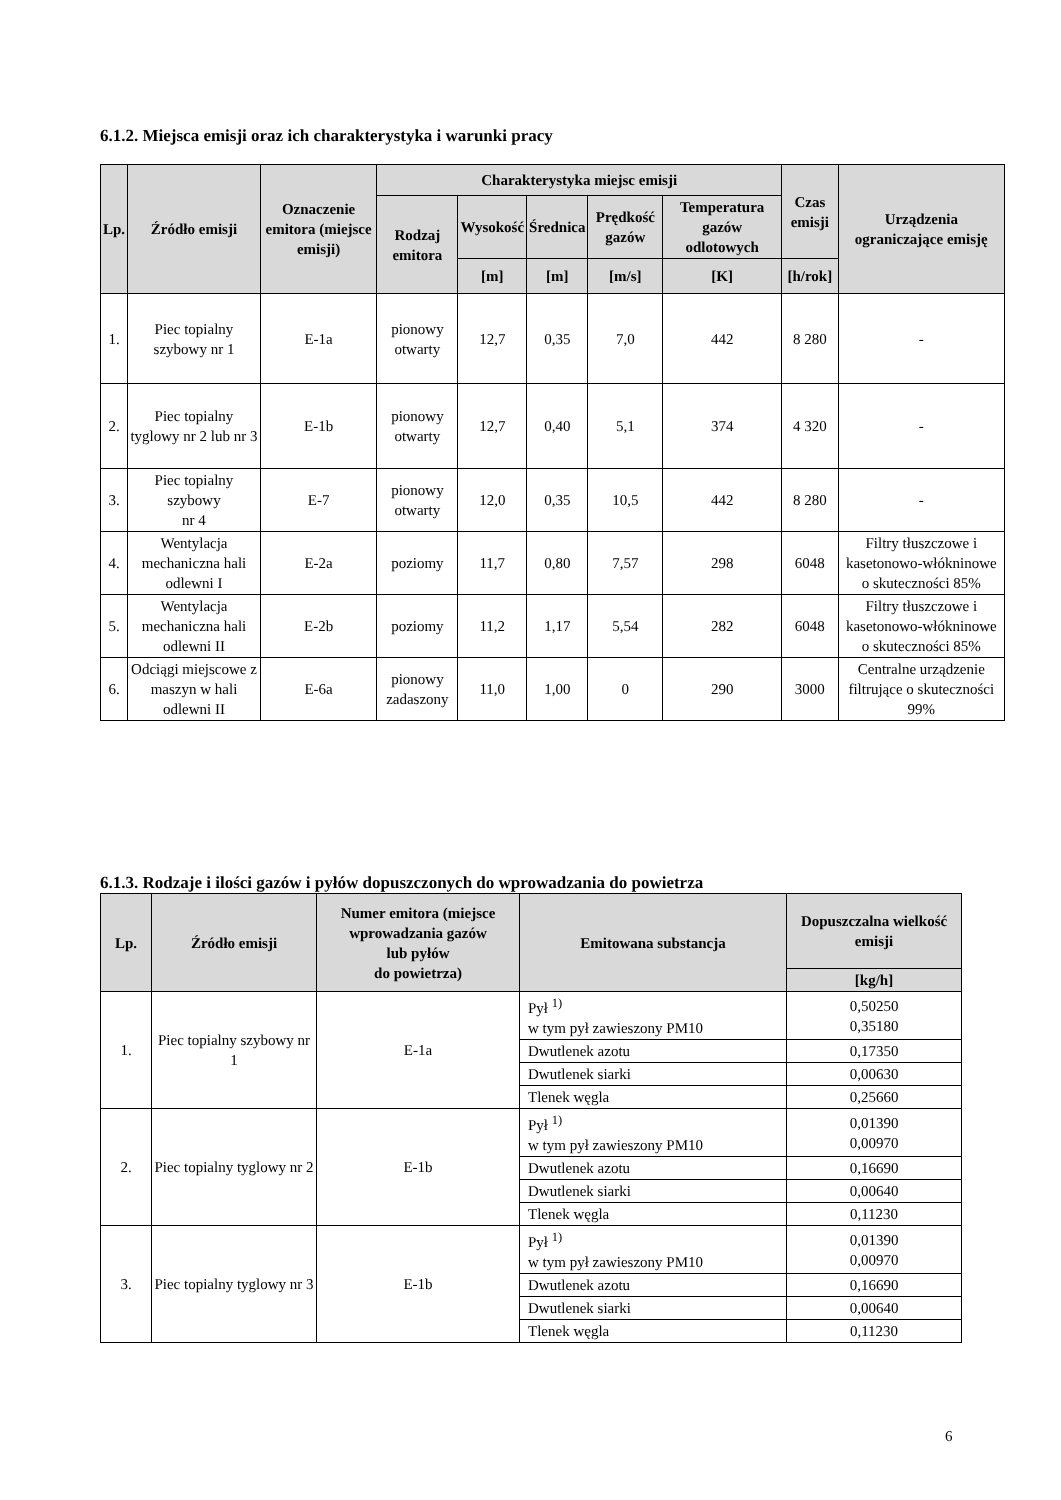6.1.2. Miejsca emisji oraz ich charakterystyka i warunki pracy
| Lp. | Źródło emisji | Oznaczenie emitora (miejsce emisji) | Charakterystyka miejsc emisji | | | | | Czas emisji | Urządzenia ograniczające emisję |
| --- | --- | --- | --- | --- | --- | --- | --- | --- | --- |
| | | | Rodzaj emitora | Wysokość | Średnica | Prędkość gazów | Temperatura gazów odlotowych | | |
| | | | | [m] | [m] | [m/s] | [K] | [h/rok] | |
| 1. | Piec topialny szybowy nr 1 | E-1a | pionowy otwarty | 12,7 | 0,35 | 7,0 | 442 | 8 280 | - |
| 2. | Piec topialny tyglowy nr 2 lub nr 3 | E-1b | pionowy otwarty | 12,7 | 0,40 | 5,1 | 374 | 4 320 | - |
| 3. | Piec topialny szybowy nr 4 | E-7 | pionowy otwarty | 12,0 | 0,35 | 10,5 | 442 | 8 280 | - |
| 4. | Wentylacja mechaniczna hali odlewni I | E-2a | poziomy | 11,7 | 0,80 | 7,57 | 298 | 6048 | Filtry tłuszczowe i kasetonowo-włókninowe o skuteczności 85% |
| 5. | Wentylacja mechaniczna hali odlewni II | E-2b | poziomy | 11,2 | 1,17 | 5,54 | 282 | 6048 | Filtry tłuszczowe i kasetonowo-włókninowe o skuteczności 85% |
| 6. | Odciągi miejscowe z maszyn w hali odlewni II | E-6a | pionowy zadaszony | 11,0 | 1,00 | 0 | 290 | 3000 | Centralne urządzenie filtrujące o skuteczności 99% |
6.1.3. Rodzaje i ilości gazów i pyłów dopuszczonych do wprowadzania do powietrza
| Lp. | Źródło emisji | Numer emitora (miejsce wprowadzania gazów lub pyłów do powietrza) | Emitowana substancja | Dopuszczalna wielkość emisji |
| --- | --- | --- | --- | --- |
| | | | | [kg/h] |
| 1. | Piec topialny szybowy nr 1 | E-1a | Pył <sup>1)</sup> w tym pył zawieszony PM10 | 0,50250 0,35180 |
| | | | Dwutlenek azotu | 0,17350 |
| | | | Dwutlenek siarki | 0,00630 |
| | | | Tlenek węgla | 0,25660 |
| 2. | Piec topialny tyglowy nr 2 | E-1b | Pył <sup>1)</sup> w tym pył zawieszony PM10 | 0,01390 0,00970 |
| | | | Dwutlenek azotu | 0,16690 |
| | | | Dwutlenek siarki | 0,00640 |
| | | | Tlenek węgla | 0,11230 |
| 3. | Piec topialny tyglowy nr 3 | E-1b | Pył <sup>1)</sup> w tym pył zawieszony PM10 | 0,01390 0,00970 |
| | | | Dwutlenek azotu | 0,16690 |
| | | | Dwutlenek siarki | 0,00640 |
| | | | Tlenek węgla | 0,11230 |
6